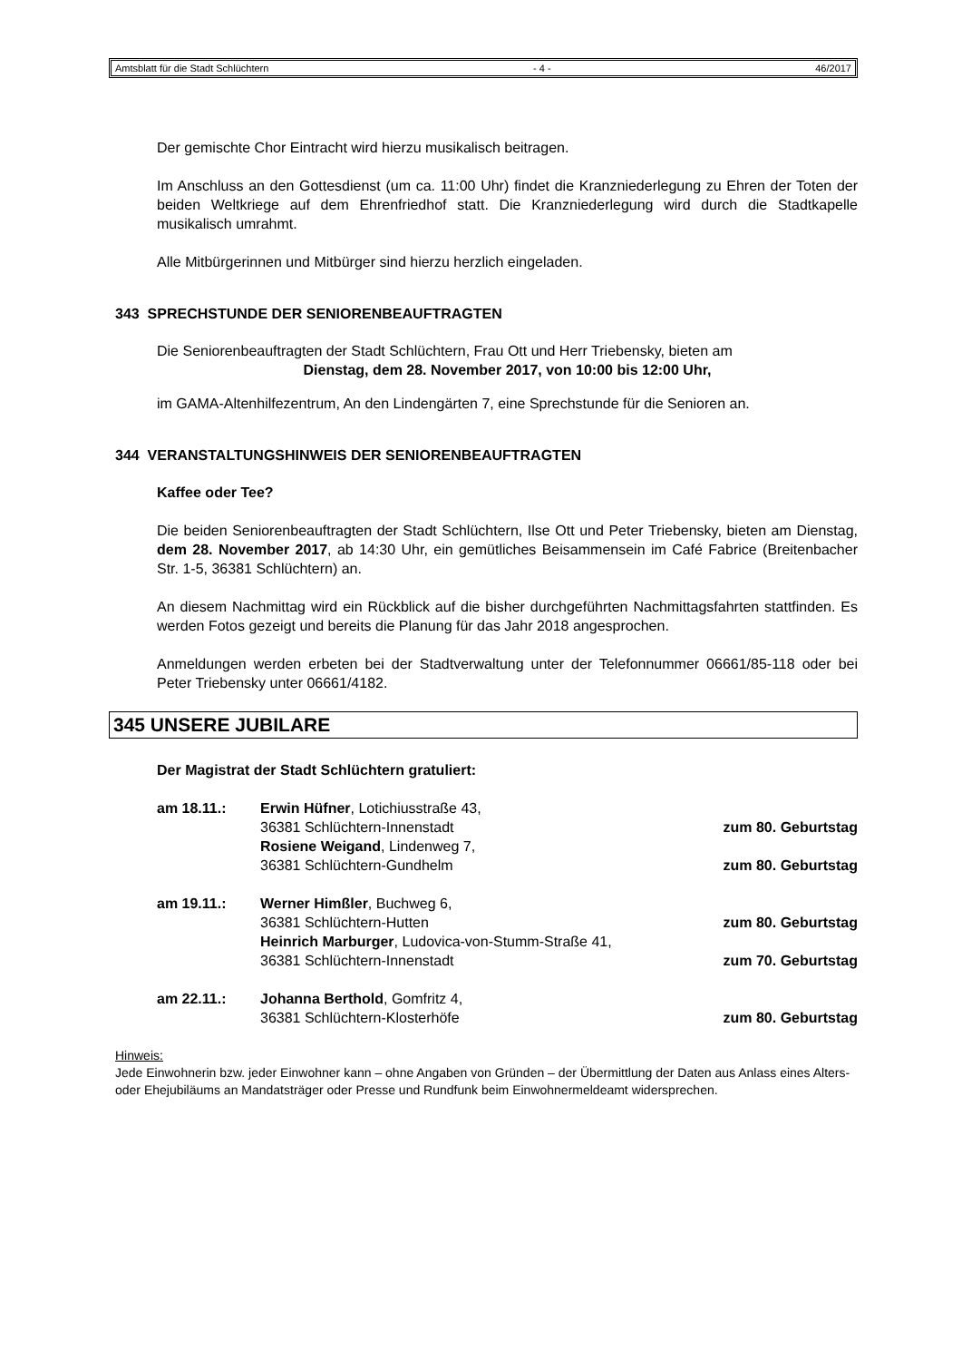Amtsblatt für die Stadt Schlüchtern - 4 - 46/2017
Der gemischte Chor Eintracht wird hierzu musikalisch beitragen.
Im Anschluss an den Gottesdienst (um ca. 11:00 Uhr) findet die Kranzniederlegung zu Ehren der Toten der beiden Weltkriege auf dem Ehrenfriedhof statt. Die Kranzniederlegung wird durch die Stadtkapelle musikalisch umrahmt.
Alle Mitbürgerinnen und Mitbürger sind hierzu herzlich eingeladen.
343 SPRECHSTUNDE DER SENIORENBEAUFTRAGTEN
Die Seniorenbeauftragten der Stadt Schlüchtern, Frau Ott und Herr Triebensky, bieten am
Dienstag, dem 28. November 2017, von 10:00 bis 12:00 Uhr,
im GAMA-Altenhilfezentrum, An den Lindengärten 7, eine Sprechstunde für die Senioren an.
344 VERANSTALTUNGSHINWEIS DER SENIORENBEAUFTRAGTEN
Kaffee oder Tee?
Die beiden Seniorenbeauftragten der Stadt Schlüchtern, Ilse Ott und Peter Triebensky, bieten am Dienstag, dem 28. November 2017, ab 14:30 Uhr, ein gemütliches Beisammensein im Café Fabrice (Breitenbacher Str. 1-5, 36381 Schlüchtern) an.
An diesem Nachmittag wird ein Rückblick auf die bisher durchgeführten Nachmittagsfahrten stattfinden. Es werden Fotos gezeigt und bereits die Planung für das Jahr 2018 angesprochen.
Anmeldungen werden erbeten bei der Stadtverwaltung unter der Telefonnummer 06661/85-118 oder bei Peter Triebensky unter 06661/4182.
345 UNSERE JUBILARE
Der Magistrat der Stadt Schlüchtern gratuliert:
am 18.11.: Erwin Hüfner, Lotichiusstraße 43,
36381 Schlüchtern-Innenstadt zum 80. Geburtstag
Rosiene Weigand, Lindenweg 7,
36381 Schlüchtern-Gundhelm zum 80. Geburtstag
am 19.11.: Werner Himßler, Buchweg 6,
36381 Schlüchtern-Hutten zum 80. Geburtstag
Heinrich Marburger, Ludovica-von-Stumm-Straße 41,
36381 Schlüchtern-Innenstadt zum 70. Geburtstag
am 22.11.: Johanna Berthold, Gomfritz 4,
36381 Schlüchtern-Klosterhöfe zum 80. Geburtstag
Hinweis:
Jede Einwohnerin bzw. jeder Einwohner kann – ohne Angaben von Gründen – der Übermittlung der Daten aus Anlass eines Alters- oder Ehejubiläums an Mandatsträger oder Presse und Rundfunk beim Einwohnermeldeamt widersprechen.